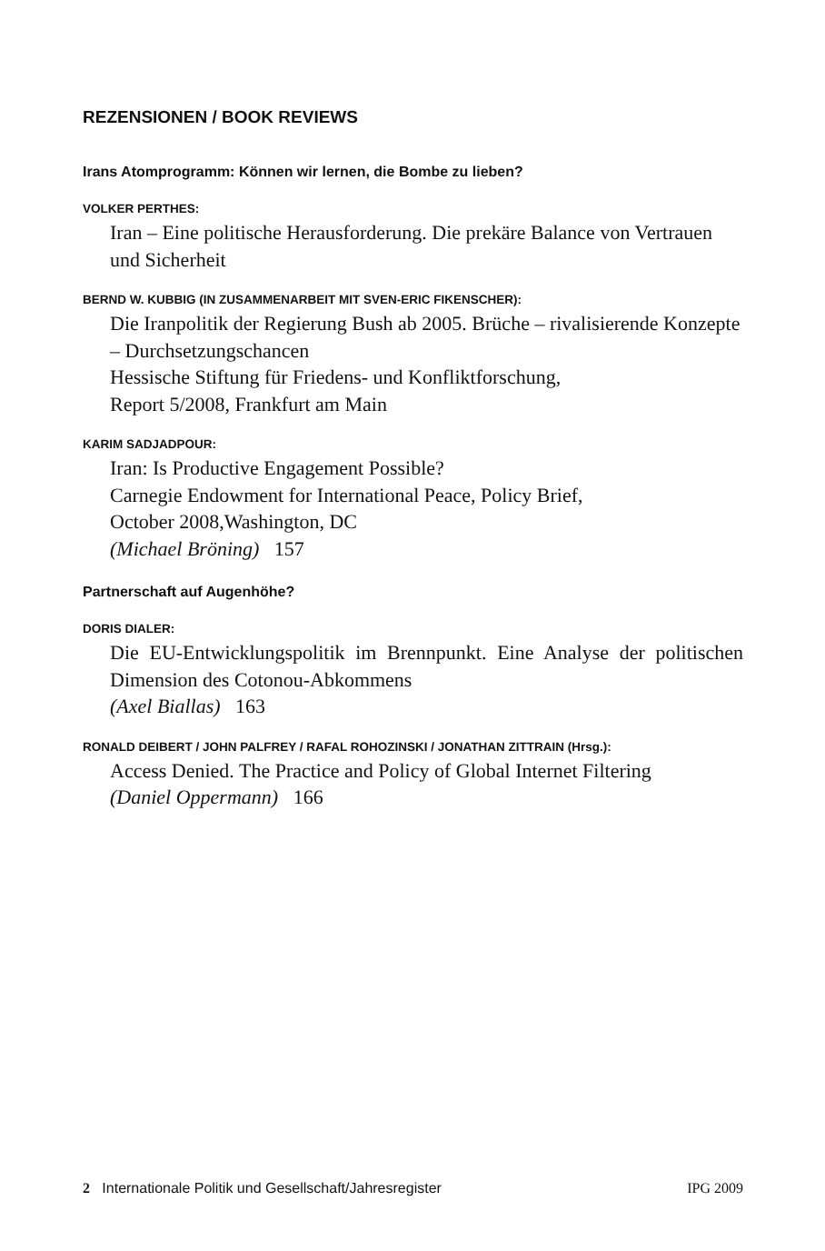REZENSIONEN / BOOK REVIEWS
Irans Atomprogramm: Können wir lernen, die Bombe zu lieben?
VOLKER PERTHES:
Iran – Eine politische Herausforderung. Die prekäre Balance von Vertrauen und Sicherheit
BERND W. KUBBIG (IN ZUSAMMENARBEIT MIT SVEN-ERIC FIKENSCHER):
Die Iranpolitik der Regierung Bush ab 2005. Brüche – rivalisierende Konzepte – Durchsetzungschancen
Hessische Stiftung für Friedens- und Konfliktforschung,
Report 5/2008, Frankfurt am Main
KARIM SADJADPOUR:
Iran: Is Productive Engagement Possible?
Carnegie Endowment for International Peace, Policy Brief,
October 2008,Washington, DC
(Michael Bröning) 157
Partnerschaft auf Augenhöhe?
DORIS DIALER:
Die EU-Entwicklungspolitik im Brennpunkt. Eine Analyse der politischen Dimension des Cotonou-Abkommens
(Axel Biallas) 163
RONALD DEIBERT / JOHN PALFREY / RAFAL ROHOZINSKI / JONATHAN ZITTRAIN (Hrsg.):
Access Denied. The Practice and Policy of Global Internet Filtering
(Daniel Oppermann) 166
2 Internationale Politik und Gesellschaft/Jahresregister IPG 2009